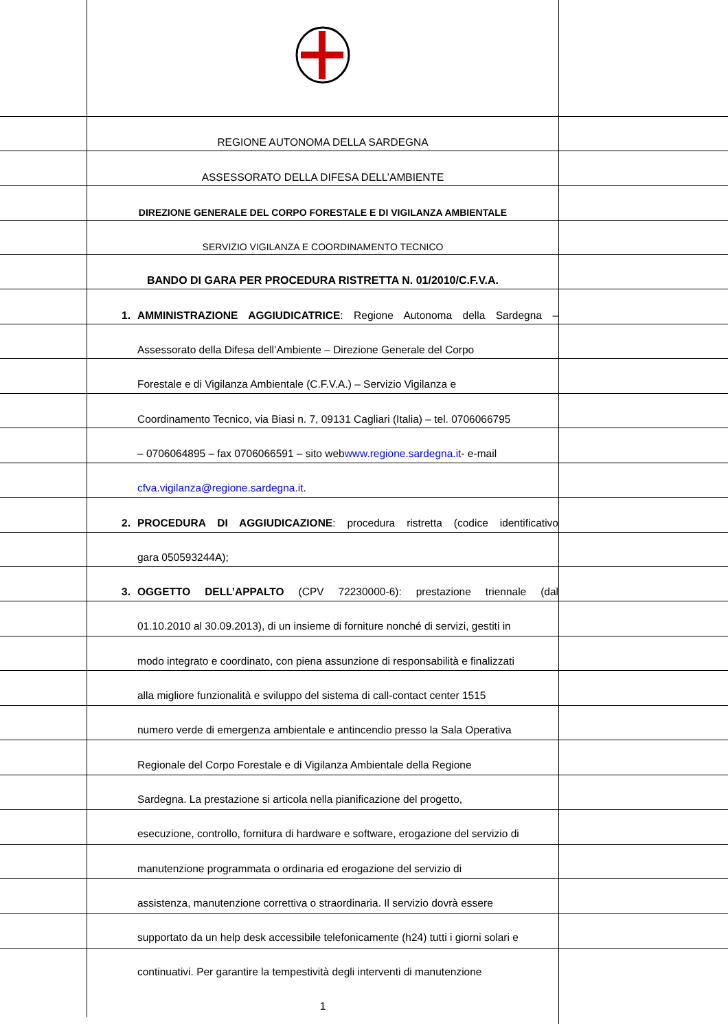REGIONE AUTONOMA DELLA SARDEGNA
ASSESSORATO DELLA DIFESA DELL’AMBIENTE
DIREZIONE GENERALE DEL CORPO FORESTALE E DI VIGILANZA AMBIENTALE
SERVIZIO VIGILANZA E COORDINAMENTO TECNICO
BANDO DI GARA PER PROCEDURA RISTRETTA N. 01/2010/C.F.V.A.
1. AMMINISTRAZIONE AGGIUDICATRICE: Regione Autonoma della Sardegna –
Assessorato della Difesa dell’Ambiente – Direzione Generale del Corpo
Forestale e di Vigilanza Ambientale (C.F.V.A.) – Servizio Vigilanza e
Coordinamento Tecnico, via Biasi n. 7, 09131 Cagliari (Italia) – tel. 0706066795
– 0706064895 – fax 0706066591 – sito web www.regione.sardegna.it - e-mail
cfva.vigilanza@regione.sardegna.it.
2. PROCEDURA DI AGGIUDICAZIONE: procedura ristretta (codice identificativo
gara 050593244A);
3. OGGETTO DELL’APPALTO (CPV 72230000-6): prestazione triennale (dal
01.10.2010 al 30.09.2013), di un insieme di forniture nonché di servizi, gestiti in
modo integrato e coordinato, con piena assunzione di responsabilità e finalizzati
alla migliore funzionalità e sviluppo del sistema di call-contact center 1515
numero verde di emergenza ambientale e antincendio presso la Sala Operativa
Regionale del Corpo Forestale e di Vigilanza Ambientale della Regione
Sardegna. La prestazione si articola nella pianificazione del progetto,
esecuzione, controllo, fornitura di hardware e software, erogazione del servizio di
manutenzione programmata o ordinaria ed erogazione del servizio di
assistenza, manutenzione correttiva o straordinaria. Il servizio dovrà essere
supportato da un help desk accessibile telefonicamente (h24) tutti i giorni solari e
continuativi. Per garantire la tempestività degli interventi di manutenzione
1